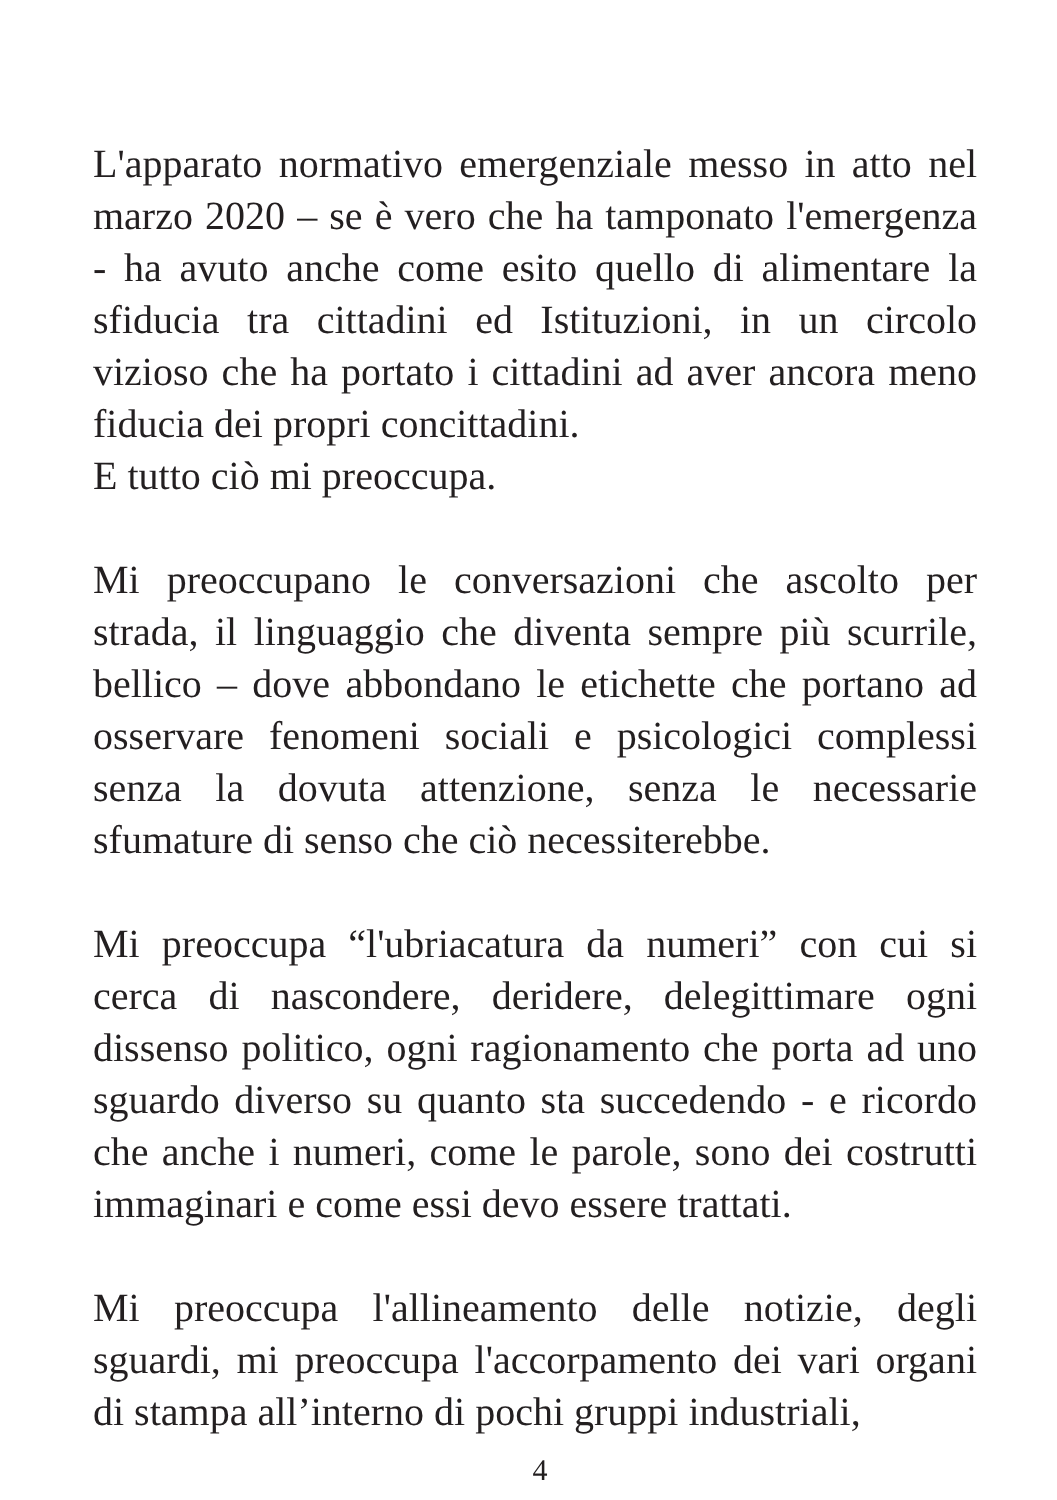L'apparato normativo emergenziale messo in atto nel marzo 2020 – se è vero che ha tamponato l'emergenza - ha avuto anche come esito quello di alimentare la sfiducia tra cittadini ed Istituzioni, in un circolo vizioso che ha portato i cittadini ad aver ancora meno fiducia dei propri concittadini.
E tutto ciò mi preoccupa.
Mi preoccupano le conversazioni che ascolto per strada, il linguaggio che diventa sempre più scurrile, bellico – dove abbondano le etichette che portano ad osservare fenomeni sociali e psicologici complessi senza la dovuta attenzione, senza le necessarie sfumature di senso che ciò necessiterebbe.
Mi preoccupa “l'ubriacatura da numeri” con cui si cerca di nascondere, deridere, delegittimare ogni dissenso politico, ogni ragionamento che porta ad uno sguardo diverso su quanto sta succedendo - e ricordo che anche i numeri, come le parole, sono dei costrutti immaginari e come essi devo essere trattati.
Mi preoccupa l'allineamento delle notizie, degli sguardi, mi preoccupa l'accorpamento dei vari organi di stampa all’interno di pochi gruppi industriali,
4